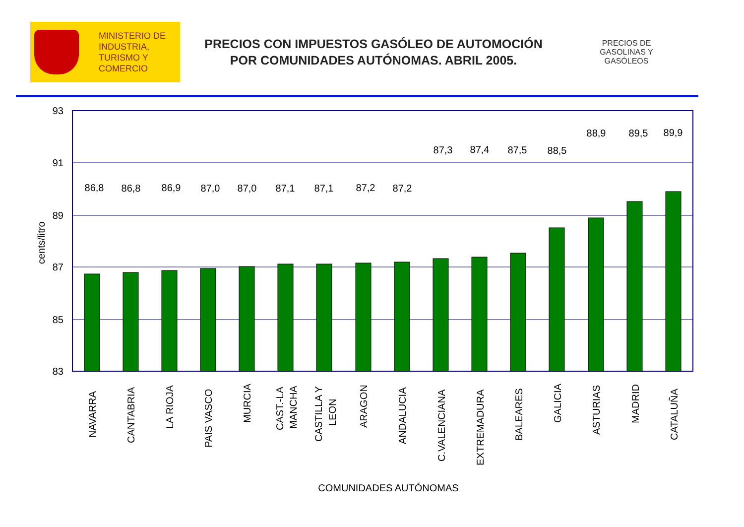MINISTERIO DE
INDUSTRIA,
TURISMO Y
COMERCIO
PRECIOS CON IMPUESTOS GASÓLEO DE AUTOMOCIÓN
POR COMUNIDADES AUTÓNOMAS. ABRIL 2005.
PRECIOS DE GASOLINAS Y GASÓLEOS
93
91
89
87
85
83
cents/litro
86,8
86,8
86,9
87,0
87,0
87,1
87,1
87,2
87,2
87,3
87,4
87,5
88,5
88,9
89,5
89,9
NAVARRA
CANTABRIA
LA RIOJA
PAIS VASCO
MURCIA
CAST.-LA
MANCHA
CASTILLA Y
LEON
ARAGON
ANDALUCIA
C.VALENCIANA
EXTREMADURA
BALEARES
GALICIA
ASTURIAS
MADRID
CATALUÑA
COMUNIDADES AUTÓNOMAS